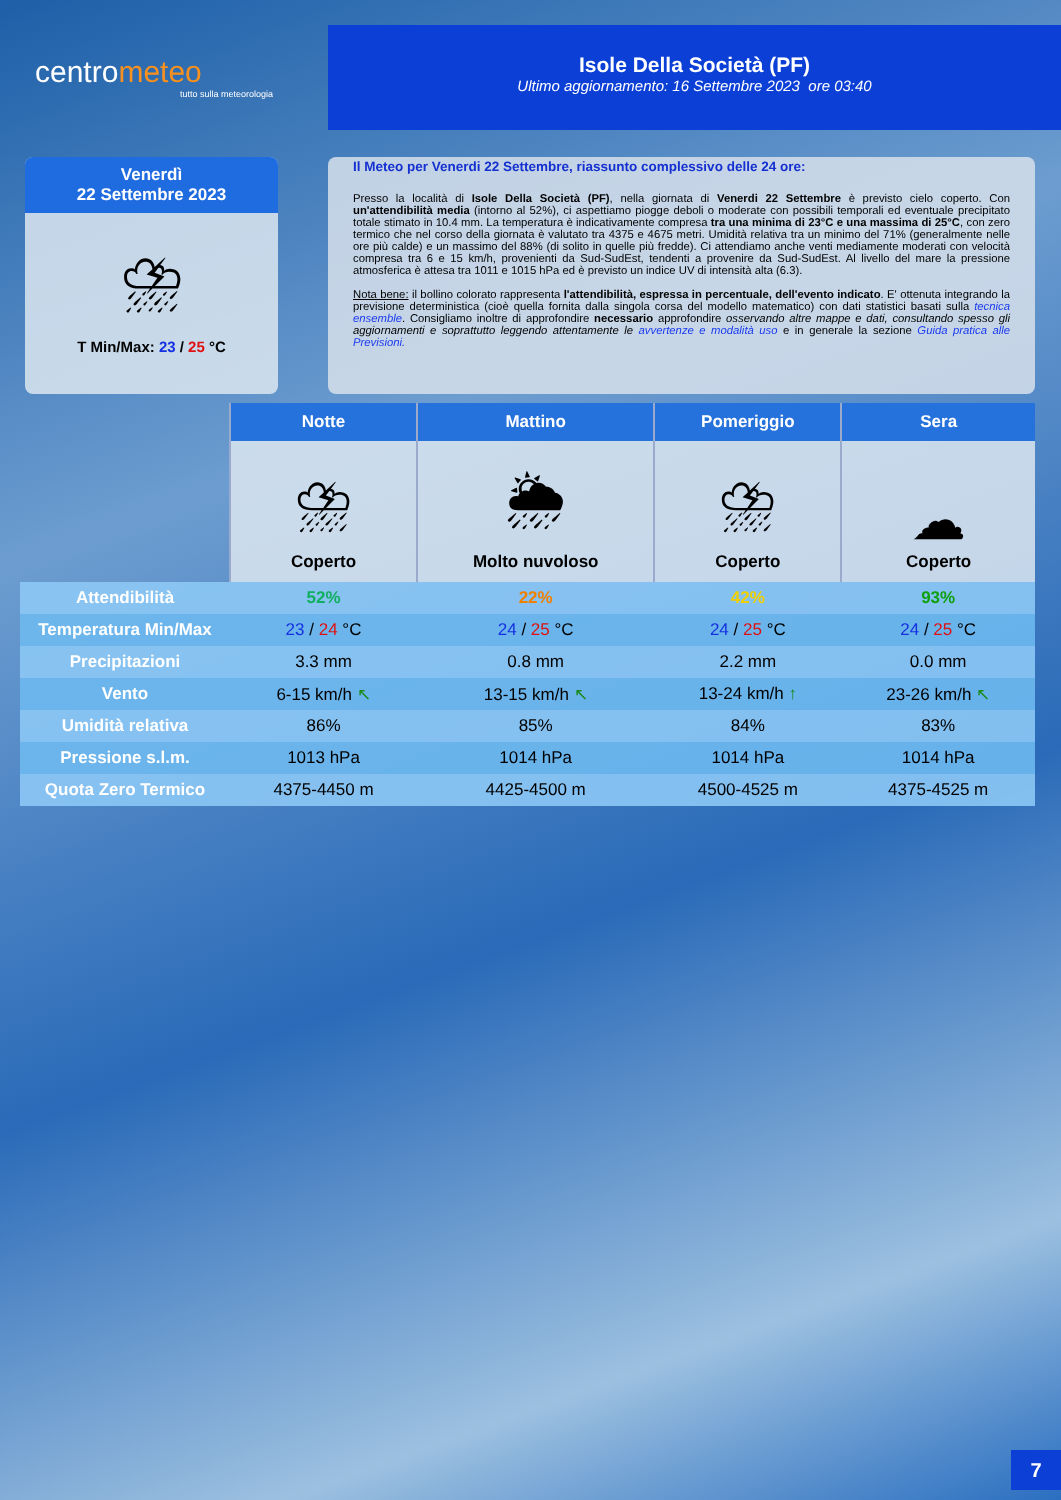centrometeo
tutto sulla meteorologia
Isole Della Società (PF)
Ultimo aggiornamento: 16 Settembre 2023 ore 03:40
Venerdì
22 Settembre 2023
⛈
T Min/Max: 23 / 25 °C
Il Meteo per Venerdi 22 Settembre, riassunto complessivo delle 24 ore:
Presso la località di Isole Della Società (PF), nella giornata di Venerdi 22 Settembre è previsto cielo coperto. Con un'attendibilità media (intorno al 52%), ci aspettiamo piogge deboli o moderate con possibili temporali ed eventuale precipitato totale stimato in 10.4 mm. La temperatura è indicativamente compresa tra una minima di 23°C e una massima di 25°C, con zero termico che nel corso della giornata è valutato tra 4375 e 4675 metri. Umidità relativa tra un minimo del 71% (generalmente nelle ore più calde) e un massimo del 88% (di solito in quelle più fredde). Ci attendiamo anche venti mediamente moderati con velocità compresa tra 6 e 15 km/h, provenienti da Sud-SudEst, tendenti a provenire da Sud-SudEst. Al livello del mare la pressione atmosferica è attesa tra 1011 e 1015 hPa ed è previsto un indice UV di intensità alta (6.3).
Nota bene: il bollino colorato rappresenta l'attendibilità, espressa in percentuale, dell'evento indicato. E' ottenuta integrando la previsione deterministica (cioè quella fornita dalla singola corsa del modello matematico) con dati statistici basati sulla tecnica ensemble. Consigliamo inoltre di approfondire necessario approfondire osservando altre mappe e dati, consultando spesso gli aggiornamenti e soprattutto leggendo attentamente le avvertenze e modalità uso e in generale la sezione Guida pratica alle Previsioni.
| | Notte | Mattino | Pomeriggio | Sera |
| | ⛈ Coperto | 🌦 Molto nuvoloso | ⛈ Coperto | ☁ Coperto |
| Attendibilità | 52% | 22% | 42% | 93% |
| Temperatura Min/Max | 23 / 24 °C | 24 / 25 °C | 24 / 25 °C | 24 / 25 °C |
| Precipitazioni | 3.3 mm | 0.8 mm | 2.2 mm | 0.0 mm |
| Vento | 6-15 km/h ↖ | 13-15 km/h ↖ | 13-24 km/h ↑ | 23-26 km/h ↖ |
| Umidità relativa | 86% | 85% | 84% | 83% |
| Pressione s.l.m. | 1013 hPa | 1014 hPa | 1014 hPa | 1014 hPa |
| Quota Zero Termico | 4375-4450 m | 4425-4500 m | 4500-4525 m | 4375-4525 m |
7